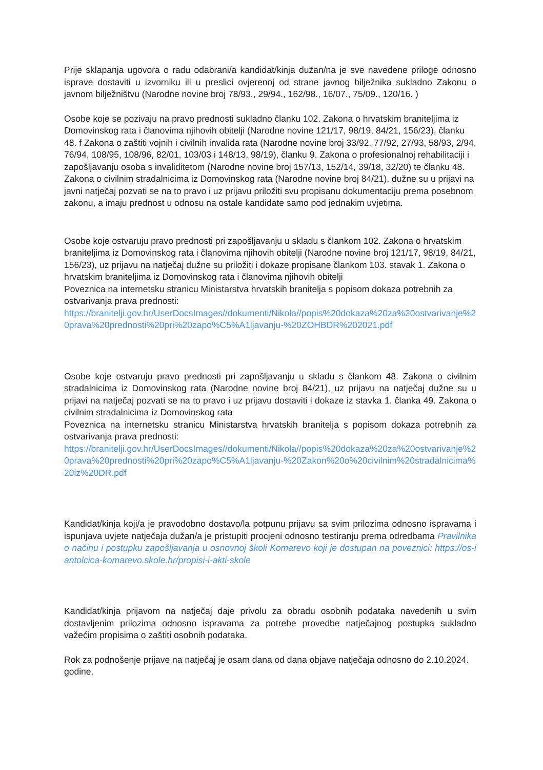Prije sklapanja ugovora o radu odabrani/a kandidat/kinja dužan/na je sve navedene priloge odnosno isprave dostaviti u izvorniku ili u preslici ovjerenoj od strane javnog bilježnika sukladno Zakonu o javnom bilježništvu (Narodne novine broj 78/93., 29/94., 162/98., 16/07., 75/09., 120/16. )
Osobe koje se pozivaju na pravo prednosti sukladno članku 102. Zakona o hrvatskim braniteljima iz Domovinskog rata i članovima njihovih obitelji (Narodne novine 121/17, 98/19, 84/21, 156/23), članku 48. f Zakona o zaštiti vojnih i civilnih invalida rata (Narodne novine broj 33/92, 77/92, 27/93, 58/93, 2/94, 76/94, 108/95, 108/96, 82/01, 103/03 i 148/13, 98/19), članku 9. Zakona o profesionalnoj rehabilitaciji i zapošljavanju osoba s invaliditetom (Narodne novine broj 157/13, 152/14, 39/18, 32/20) te članku 48. Zakona o civilnim stradalnicima iz Domovinskog rata (Narodne novine broj 84/21), dužne su u prijavi na javni natječaj pozvati se na to pravo i uz prijavu priložiti svu propisanu dokumentaciju prema posebnom zakonu, a imaju prednost u odnosu na ostale kandidate samo pod jednakim uvjetima.
Osobe koje ostvaruju pravo prednosti pri zapošljavanju u skladu s člankom 102. Zakona o hrvatskim braniteljima iz Domovinskog rata i članovima njihovih obitelji (Narodne novine broj 121/17, 98/19, 84/21, 156/23), uz prijavu na natječaj dužne su priložiti i dokaze propisane člankom 103. stavak 1. Zakona o hrvatskim braniteljima iz Domovinskog rata i članovima njihovih obitelji
Poveznica na internetsku stranicu Ministarstva hrvatskih branitelja s popisom dokaza potrebnih za ostvarivanja prava prednosti:
https://branitelji.gov.hr/UserDocsImages//dokumenti/Nikola//popis%20dokaza%20za%20ostvarivanje%20prava%20prednosti%20pri%20zapo%C5%A1ljavanju-%20ZOHBDR%202021.pdf
Osobe koje ostvaruju pravo prednosti pri zapošljavanju u skladu s člankom 48. Zakona o civilnim stradalnicima iz Domovinskog rata (Narodne novine broj 84/21), uz prijavu na natječaj dužne su u prijavi na natječaj pozvati se na to pravo i uz prijavu dostaviti i dokaze iz stavka 1. članka 49. Zakona o civilnim stradalnicima iz Domovinskog rata
Poveznica na internetsku stranicu Ministarstva hrvatskih branitelja s popisom dokaza potrebnih za ostvarivanja prava prednosti:
https://branitelji.gov.hr/UserDocsImages//dokumenti/Nikola//popis%20dokaza%20za%20ostvarivanje%20prava%20prednosti%20pri%20zapo%C5%A1ljavanju-%20Zakon%20o%20civilnim%20stradalnicima%20iz%20DR.pdf
Kandidat/kinja koji/a je pravodobno dostavo/la potpunu prijavu sa svim prilozima odnosno ispravama i ispunjava uvjete natječaja dužan/a je pristupiti procjeni odnosno testiranju prema odredbama Pravilnika o načinu i postupku zapošljavanja u osnovnoj školi Komarevo koji je dostupan na poveznici: https://os-iantolcica-komarevo.skole.hr/propisi-i-akti-skole
Kandidat/kinja prijavom na natječaj daje privolu za obradu osobnih podataka navedenih u svim dostavljenim prilozima odnosno ispravama za potrebe provedbe natječajnog postupka sukladno važećim propisima o zaštiti osobnih podataka.
Rok za podnošenje prijave na natječaj je osam dana od dana objave natječaja odnosno do 2.10.2024. godine.